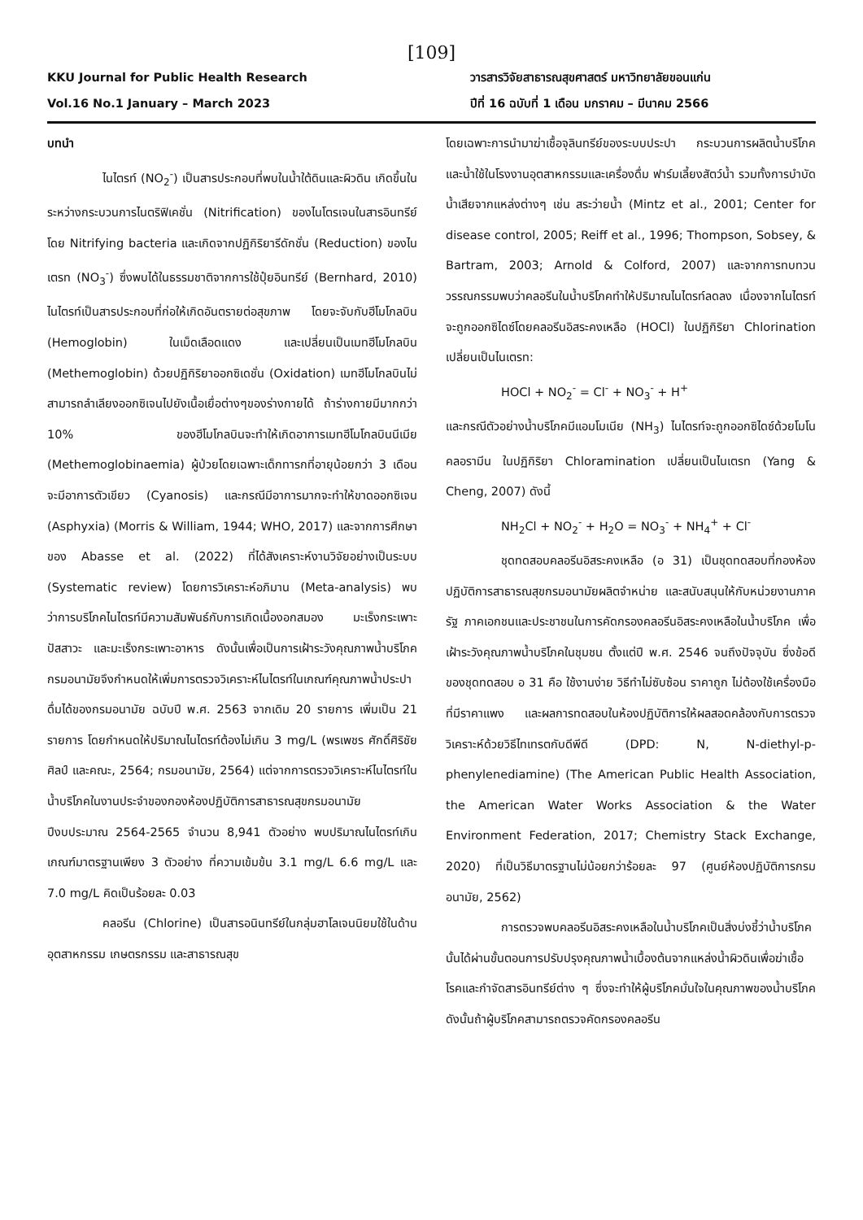[109]
KKU Journal for Public Health Research
Vol.16 No.1 January – March 2023
วารสารวิจัยสาธารณสุขศาสตร์ มหาวิทยาลัยขอนแก่น
ปีที่ 16 ฉบับที่ 1 เดือน มกราคม – มีนาคม 2566
บทนำ
ไนไตรท์ (NO<sub>2</sub><sup>-</sup>) เป็นสารประกอบที่พบในน้ำใต้ดินและผิวดิน เกิดขึ้นในระหว่างกระบวนการไนตริฟิเคชั่น (Nitrification) ของไนโตรเจนในสารอินทรีย์โดย Nitrifying bacteria และเกิดจากปฏิกิริยารีดักชั่น (Reduction) ของไนเตรท (NO<sub>3</sub><sup>-</sup>) ซึ่งพบได้ในธรรมชาติจากการใช้ปุ๋ยอินทรีย์ (Bernhard, 2010) ไนไตรท์เป็นสารประกอบที่ก่อให้เกิดอันตรายต่อสุขภาพ โดยจะจับกับฮีโมโกลบิน (Hemoglobin) ในเม็ดเลือดแดง และเปลี่ยนเป็นเมทฮีโมโกลบิน (Methemoglobin) ด้วยปฏิกิริยาออกซิเดชั่น (Oxidation) เมทฮีโมโกลบินไม่สามารถลำเลียงออกซิเจนไปยังเนื้อเยื่อต่างๆของร่างกายได้ ถ้าร่างกายมีมากกว่า 10% ของฮีโมโกลบินจะทำให้เกิดอาการเมทฮีโมโกลบินนีเมีย (Methemoglobinaemia) ผู้ป่วยโดยเฉพาะเด็กทารกที่อายุน้อยกว่า 3 เดือนจะมีอาการตัวเขียว (Cyanosis) และกรณีมีอาการมากจะทำให้ขาดออกซิเจน (Asphyxia) (Morris & William, 1944; WHO, 2017) และจากการศึกษาของ Abasse et al. (2022) ที่ได้สังเคราะห์งานวิจัยอย่างเป็นระบบ (Systematic review) โดยการวิเคราะห์อภิมาน (Meta-analysis) พบว่าการบริโภคไนไตรท์มีความสัมพันธ์กับการเกิดเนื้องอกสมอง มะเร็งกระเพาะปัสสาวะ และมะเร็งกระเพาะอาหาร ดังนั้นเพื่อเป็นการเฝ้าระวังคุณภาพน้ำบริโภค กรมอนามัยจึงกำหนดให้เพิ่มการตรวจวิเคราะห์ไนไตรท์ในเกณฑ์คุณภาพน้ำประปาดื่มได้ของกรมอนามัย ฉบับปี พ.ศ. 2563 จากเดิม 20 รายการ เพิ่มเป็น 21 รายการ โดยกำหนดให้ปริมาณไนไตรท์ต้องไม่เกิน 3 mg/L (พรเพชร ศักดิ์ศิริชัยศิลป์ และคณะ, 2564; กรมอนามัย, 2564) แต่จากการตรวจวิเคราะห์ไนไตรท์ในน้ำบริโภคในงานประจำของกองห้องปฏิบัติการสาธารณสุขกรมอนามัย ปีงบประมาณ 2564-2565 จำนวน 8,941 ตัวอย่าง พบปริมาณไนไตรท์เกินเกณฑ์มาตรฐานเพียง 3 ตัวอย่าง ที่ความเข้มข้น 3.1 mg/L 6.6 mg/L และ 7.0 mg/L คิดเป็นร้อยละ 0.03
คลอรีน (Chlorine) เป็นสารอนินทรีย์ในกลุ่มฮาโลเจนนิยมใช้ในด้านอุตสาหกรรม เกษตรกรรม และสาธารณสุข
โดยเฉพาะการนำมาฆ่าเชื้อจุลินทรีย์ของระบบประปา กระบวนการผลิตน้ำบริโภค และน้ำใช้ในโรงงานอุตสาหกรรมและเครื่องดื่ม ฟาร์มเลี้ยงสัตว์น้ำ รวมทั้งการบำบัดน้ำเสียจากแหล่งต่างๆ เช่น สระว่ายน้ำ (Mintz et al., 2001; Center for disease control, 2005; Reiff et al., 1996; Thompson, Sobsey, & Bartram, 2003; Arnold & Colford, 2007) และจากการทบทวนวรรณกรรมพบว่าคลอรีนในน้ำบริโภคทำให้ปริมาณไนไตรท์ลดลง เนื่องจากไนไตรท์จะถูกออกซิไดซ์โดยคลอรีนอิสระคงเหลือ (HOCl) ในปฏิกิริยา Chlorination เปลี่ยนเป็นไนเตรท:
HOCl + NO<sub>2</sub><sup>-</sup> = Cl<sup>-</sup> + NO<sub>3</sub><sup>-</sup> + H<sup>+</sup>
และกรณีตัวอย่างน้ำบริโภคมีแอมโมเนีย (NH<sub>3</sub>) ไนไตรท์จะถูกออกซิไดซ์ด้วยโมโนคลอรามีน ในปฏิกิริยา Chloramination เปลี่ยนเป็นไนเตรท (Yang & Cheng, 2007) ดังนี้
NH<sub>2</sub>Cl + NO<sub>2</sub><sup>-</sup> + H<sub>2</sub>O = NO<sub>3</sub><sup>-</sup> + NH<sub>4</sub><sup>+</sup> + Cl<sup>-</sup>
ชุดทดสอบคลอรีนอิสระคงเหลือ (อ 31) เป็นชุดทดสอบที่กองห้องปฏิบัติการสาธารณสุขกรมอนามัยผลิตจำหน่าย และสนับสนุนให้กับหน่วยงานภาครัฐ ภาคเอกชนและประชาชนในการคัดกรองคลอรีนอิสระคงเหลือในน้ำบริโภค เพื่อเฝ้าระวังคุณภาพน้ำบริโภคในชุมชน ตั้งแต่ปี พ.ศ. 2546 จนถึงปัจจุบัน ซึ่งข้อดีของชุดทดสอบ อ 31 คือ ใช้งานง่าย วิธีทำไม่ซับซ้อน ราคาถูก ไม่ต้องใช้เครื่องมือที่มีราคาแพง และผลการทดสอบในห้องปฏิบัติการให้ผลสอดคล้องกับการตรวจวิเคราะห์ด้วยวิธีไทเทรตกับดีพีดี (DPD: N, N-diethyl-p-phenylenediamine) (The American Public Health Association, the American Water Works Association & the Water Environment Federation, 2017; Chemistry Stack Exchange, 2020) ที่เป็นวิธีมาตรฐานไม่น้อยกว่าร้อยละ 97 (ศูนย์ห้องปฏิบัติการกรมอนามัย, 2562)
การตรวจพบคลอรีนอิสระคงเหลือในน้ำบริโภคเป็นสิ่งบ่งชี้ว่าน้ำบริโภคนั้นได้ผ่านขั้นตอนการปรับปรุงคุณภาพน้ำเบื้องต้นจากแหล่งน้ำผิวดินเพื่อฆ่าเชื้อโรคและกำจัดสารอินทรีย์ต่าง ๆ ซึ่งจะทำให้ผู้บริโภคมั่นใจในคุณภาพของน้ำบริโภค ดังนั้นถ้าผู้บริโภคสามารถตรวจคัดกรองคลอรีน